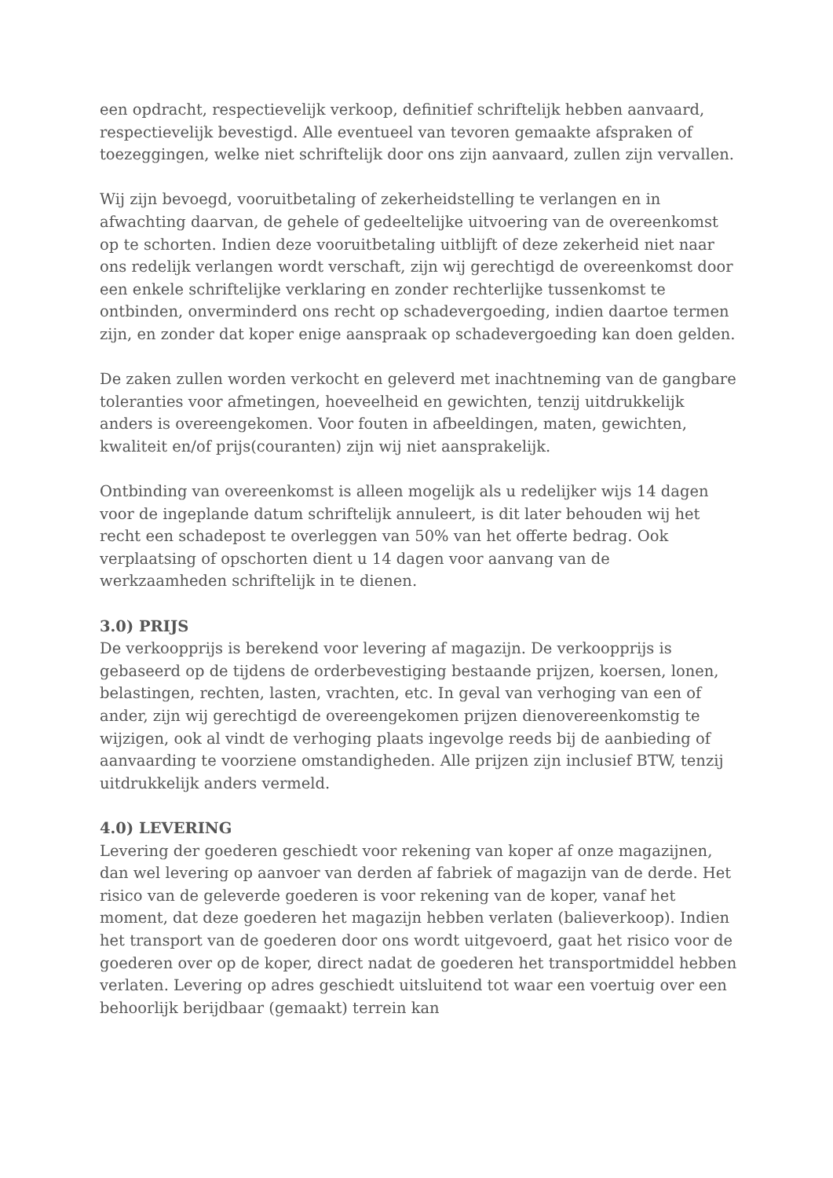een opdracht, respectievelijk verkoop, definitief schriftelijk hebben aanvaard, respectievelijk bevestigd. Alle eventueel van tevoren gemaakte afspraken of toezeggingen, welke niet schriftelijk door ons zijn aanvaard, zullen zijn vervallen.
Wij zijn bevoegd, vooruitbetaling of zekerheidstelling te verlangen en in afwachting daarvan, de gehele of gedeeltelijke uitvoering van de overeenkomst op te schorten. Indien deze vooruitbetaling uitblijft of deze zekerheid niet naar ons redelijk verlangen wordt verschaft, zijn wij gerechtigd de overeenkomst door een enkele schriftelijke verklaring en zonder rechterlijke tussenkomst te ontbinden, onverminderd ons recht op schadevergoeding, indien daartoe termen zijn, en zonder dat koper enige aanspraak op schadevergoeding kan doen gelden.
De zaken zullen worden verkocht en geleverd met inachtneming van de gangbare toleranties voor afmetingen, hoeveelheid en gewichten, tenzij uitdrukkelijk anders is overeengekomen. Voor fouten in afbeeldingen, maten, gewichten, kwaliteit en/of prijs(couranten) zijn wij niet aansprakelijk.
Ontbinding van overeenkomst is alleen mogelijk als u redelijker wijs 14 dagen voor de ingeplande datum schriftelijk annuleert, is dit later behouden wij het recht een schadepost te overleggen van 50% van het offerte bedrag. Ook verplaatsing of opschorten dient u 14 dagen voor aanvang van de werkzaamheden schriftelijk in te dienen.
3.0) PRIJS
De verkoopprijs is berekend voor levering af magazijn. De verkoopprijs is gebaseerd op de tijdens de orderbevestiging bestaande prijzen, koersen, lonen, belastingen, rechten, lasten, vrachten, etc. In geval van verhoging van een of ander, zijn wij gerechtigd de overeengekomen prijzen dienovereenkomstig te wijzigen, ook al vindt de verhoging plaats ingevolge reeds bij de aanbieding of aanvaarding te voorziene omstandigheden. Alle prijzen zijn inclusief BTW, tenzij uitdrukkelijk anders vermeld.
4.0) LEVERING
Levering der goederen geschiedt voor rekening van koper af onze magazijnen, dan wel levering op aanvoer van derden af fabriek of magazijn van de derde. Het risico van de geleverde goederen is voor rekening van de koper, vanaf het moment, dat deze goederen het magazijn hebben verlaten (balieverkoop). Indien het transport van de goederen door ons wordt uitgevoerd, gaat het risico voor de goederen over op de koper, direct nadat de goederen het transportmiddel hebben verlaten. Levering op adres geschiedt uitsluitend tot waar een voertuig over een behoorlijk berijdbaar (gemaakt) terrein kan